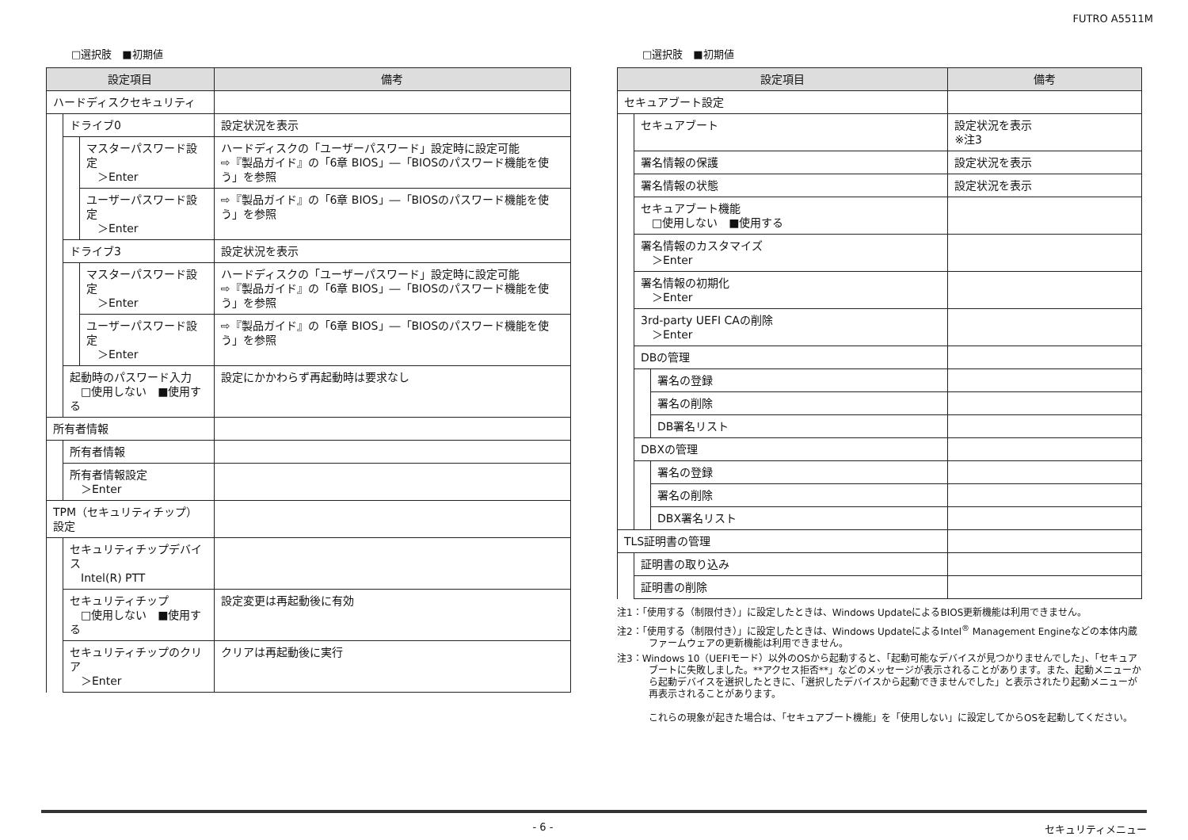FUTRO A5511M
□選択肢　■初期値
| 設定項目 | | | 備考 |
| --- | --- | --- | --- |
| ハードディスクセキュリティ | | | |
| | ドライブ0 | | 設定状況を表示 |
| | | マスターパスワード設定 ＞Enter | ハードディスクの「ユーザーパスワード」設定時に設定可能 ⇨『製品ガイド』の「6章 BIOS」―「BIOSのパスワード機能を使う」を参照 |
| | | ユーザーパスワード設定 ＞Enter | ⇨『製品ガイド』の「6章 BIOS」―「BIOSのパスワード機能を使う」を参照 |
| | ドライブ3 | | 設定状況を表示 |
| | | マスターパスワード設定 ＞Enter | ハードディスクの「ユーザーパスワード」設定時に設定可能 ⇨『製品ガイド』の「6章 BIOS」―「BIOSのパスワード機能を使う」を参照 |
| | | ユーザーパスワード設定 ＞Enter | ⇨『製品ガイド』の「6章 BIOS」―「BIOSのパスワード機能を使う」を参照 |
| | 起動時のパスワード入力 □使用しない ■使用する | | 設定にかかわらず再起動時は要求なし |
| 所有者情報 | | | |
| | 所有者情報 | | |
| | 所有者情報設定 ＞Enter | | |
| TPM（セキュリティチップ）設定 | | | |
| | セキュリティチップデバイス Intel(R) PTT | | |
| | セキュリティチップ □使用しない ■使用する | | 設定変更は再起動後に有効 |
| | セキュリティチップのクリア ＞Enter | | クリアは再起動後に実行 |
□選択肢　■初期値
| 設定項目 | | | 備考 |
| --- | --- | --- | --- |
| セキュアブート設定 | | | |
| | セキュアブート | | 設定状況を表示 ※注3 |
| | 署名情報の保護 | | 設定状況を表示 |
| | 署名情報の状態 | | 設定状況を表示 |
| | セキュアブート機能 □使用しない ■使用する | | |
| | 署名情報のカスタマイズ ＞Enter | | |
| | 署名情報の初期化 ＞Enter | | |
| | 3rd-party UEFI CAの削除 ＞Enter | | |
| | DBの管理 | | |
| | | 署名の登録 | |
| | | 署名の削除 | |
| | | DB署名リスト | |
| | DBXの管理 | | |
| | | 署名の登録 | |
| | | 署名の削除 | |
| | | DBX署名リスト | |
| TLS証明書の管理 | | | |
| | 証明書の取り込み | | |
| | 証明書の削除 | | |
注1：「使用する（制限付き）」に設定したときは、Windows UpdateによるBIOS更新機能は利用できません。
注2：「使用する（制限付き）」に設定したときは、Windows UpdateによるIntel<sup>®</sup> Management Engineなどの本体内蔵ファームウェアの更新機能は利用できません。
注3：Windows 10（UEFIモード）以外のOSから起動すると、「起動可能なデバイスが見つかりませんでした」、「セキュアブートに失敗しました。**アクセス拒否**」などのメッセージが表示されることがあります。また、起動メニューから起動デバイスを選択したときに、「選択したデバイスから起動できませんでした」と表示されたり起動メニューが再表示されることがあります。
これらの現象が起きた場合は、「セキュアブート機能」を「使用しない」に設定してからOSを起動してください。
- 6 - セキュリティメニュー